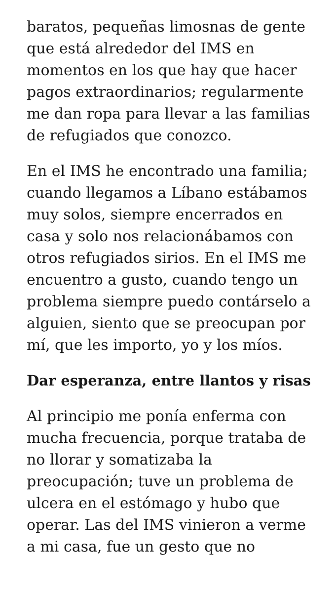baratos, pequeñas limosnas de gente que está alrededor del IMS en momentos en los que hay que hacer pagos extraordinarios; regularmente me dan ropa para llevar a las familias de refugiados que conozco.
En el IMS he encontrado una familia; cuando llegamos a Líbano estábamos muy solos, siempre encerrados en casa y solo nos relacionábamos con otros refugiados sirios. En el IMS me encuentro a gusto, cuando tengo un problema siempre puedo contárselo a alguien, siento que se preocupan por mí, que les importo, yo y los míos.
Dar esperanza, entre llantos y risas
Al principio me ponía enferma con mucha frecuencia, porque trataba de no llorar y somatizaba la preocupación; tuve un problema de ulcera en el estómago y hubo que operar. Las del IMS vinieron a verme a mi casa, fue un gesto que no